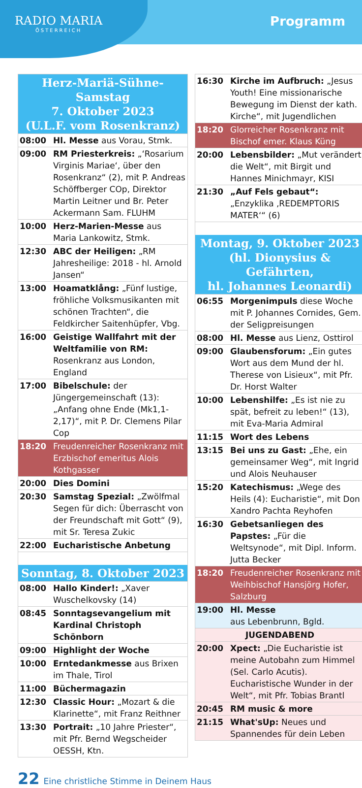RADIO MARIA
ÖSTERREICH
Programm
| Herz-Mariä-Sühne-Samstag 7. Oktober 2023 (U.L.F. vom Rosenkranz) | |
| --- | --- |
| 08:00 | Hl. Messe aus Vorau, Stmk. |
| 09:00 | RM Priesterkreis: „‘Rosarium Virginis Mariae‘, über den Rosenkranz“ (2), mit P. Andreas Schöffberger COp, Direktor Martin Leitner und Br. Peter Ackermann Sam. FLUHM |
| 10:00 | Herz-Marien-Messe aus Maria Lankowitz, Stmk. |
| 12:30 | ABC der Heiligen: „RM Jahresheilige: 2018 - hl. Arnold Jansen“ |
| 13:00 | Hoamatklång: „Fünf lustige, fröhliche Volksmusikanten mit schönen Trachten“, die Feldkircher Saitenhüpfer, Vbg. |
| 16:00 | Geistige Wallfahrt mit der Weltfamilie von RM: Rosenkranz aus London, England |
| 17:00 | Bibelschule: der Jüngergemeinschaft (13): „Anfang ohne Ende (Mk1,1-2,17)“, mit P. Dr. Clemens Pilar Cop |
| 18:20 | Freudenreicher Rosenkranz mit Erzbischof emeritus Alois Kothgasser |
| 20:00 | Dies Domini |
| 20:30 | Samstag Spezial: „Zwölfmal Segen für dich: Überrascht von der Freundschaft mit Gott“ (9), mit Sr. Teresa Zukic |
| 22:00 | Eucharistische Anbetung |
| Sonntag, 8. Oktober 2023 | |
| 08:00 | Hallo Kinder!: „Xaver Wuschelkovsky (14) |
| 08:45 | Sonntagsevangelium mit Kardinal Christoph Schönborn |
| 09:00 | Highlight der Woche |
| 10:00 | Erntedankmesse aus Brixen im Thale, Tirol |
| 11:00 | Büchermagazin |
| 12:30 | Classic Hour: „Mozart & die Klarinette“, mit Franz Reithner |
| 13:30 | Portrait: „10 Jahre Priester“, mit Pfr. Bernd Wegscheider OESSH, Ktn. |
| 16:30 | Kirche im Aufbruch: „Jesus Youth! Eine missionarische Bewegung im Dienst der kath. Kirche“, mit Jugendlichen |
| 18:20 | Glorreicher Rosenkranz mit Bischof emer. Klaus Küng |
| 20:00 | Lebensbilder: „Mut verändert die Welt“, mit Birgit und Hannes Minichmayr, KISI |
| 21:30 | „Auf Fels gebaut“: „Enzyklika ‚REDEMPTORIS MATER‘“ (6) |
| Montag, 9. Oktober 2023 (hl. Dionysius & Gefährten, hl. Johannes Leonardi) | |
| 06:55 | Morgenimpuls diese Woche mit P. Johannes Cornides, Gem. der Seligpreisungen |
| 08:00 | Hl. Messe aus Lienz, Osttirol |
| 09:00 | Glaubensforum: „Ein gutes Wort aus dem Mund der hl. Therese von Lisieux“, mit Pfr. Dr. Horst Walter |
| 10:00 | Lebenshilfe: „Es ist nie zu spät, befreit zu leben!“ (13), mit Eva-Maria Admiral |
| 11:15 | Wort des Lebens |
| 13:15 | Bei uns zu Gast: „Ehe, ein gemeinsamer Weg“, mit Ingrid und Alois Neuhauser |
| 15:20 | Katechismus: „Wege des Heils (4): Eucharistie“, mit Don Xandro Pachta Reyhofen |
| 16:30 | Gebetsanliegen des Papstes: „Für die Weltsynode“, mit Dipl. Inform. Jutta Becker |
| 18:20 | Freudenreicher Rosenkranz mit Weihbischof Hansjörg Hofer, Salzburg |
| 19:00 | Hl. Messe aus Lebenbrunn, Bgld. |
| JUGENDABEND | |
| 20:00 | Xpect: „Die Eucharistie ist meine Autobahn zum Himmel (Sel. Carlo Acutis). Eucharistische Wunder in der Welt“, mit Pfr. Tobias Brantl |
| 20:45 | RM music & more |
| 21:15 | What'sUp: Neues und Spannendes für dein Leben |
22 Eine christliche Stimme in Deinem Haus